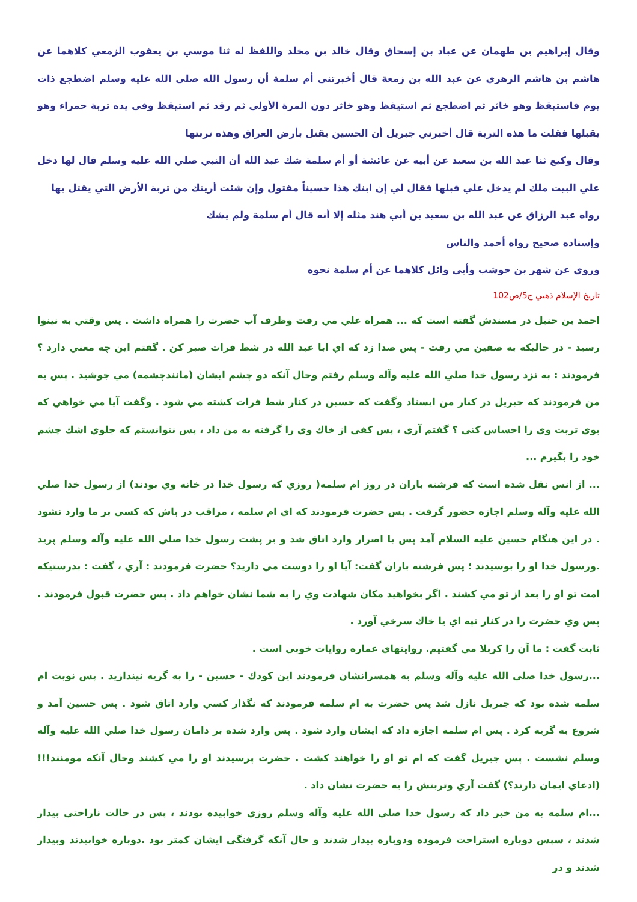وقال إبراهيم بن طهمان عن عباد بن إسحاق وقال خالد بن مخلد واللفظ له ثنا موسي بن يعقوب الزمعي كلاهما عن هاشم بن هاشم الزهري عن عبد الله بن زمعة قال أخبرتني أم سلمة أن رسول الله صلي الله عليه وسلم اضطجع ذات يوم فاستيقظ وهو خاثر ثم اضطجع ثم استيقظ وهو خاثر دون المرة الأولي ثم رقد ثم استيقظ وفي يده تربة حمراء وهو يقبلها فقلت ما هذه التربة قال أخبرني جبريل أن الحسين يقتل بأرض العراق وهذه تربتها
وقال وكيع ثنا عبد الله بن سعيد عن أبيه عن عائشة أو أم سلمة شك عبد الله أن النبي صلي الله عليه وسلم قال لها دخل علي البيت ملك لم يدخل علي قبلها فقال لي إن ابنك هذا حسيناً مقتول وإن شئت أريتك من تربة الأرض التي يقتل بها
رواه عبد الرزاق عن عبد الله بن سعيد بن أبي هند مثله إلا أنه قال أم سلمة ولم يشك
وإسناده صحيح رواه أحمد والناس
وروي عن شهر بن حوشب وأبي وائل كلاهما عن أم سلمة نحوه
تاريخ الإسلام ذهبي ج5/ص102
احمد بن حنبل در مسندش گفته است كه ... همراه علي مي رفت وظرف آب حضرت را همراه داشت . پس وقتي به نينوا رسيد - در حاليكه به صفين مي رفت - پس صدا زد كه اي ابا عبد الله در شط فرات صبر كن . گفتم اين چه معني دارد ؟ فرمودند : به نزد رسول خدا صلي الله عليه وآله وسلم رفتم وحال آنكه دو چشم ايشان (مانندچشمه) مي جوشيد . پس به من فرمودند كه جبريل در كنار من ايستاد وگفت كه حسين در كنار شط فرات كشته مي شود . وگفت آيا مي خواهي كه بوي تربت وي را احساس كني ؟ گفتم آري ، پس كفي از خاك وي را گرفته به من داد ، پس نتوانستم كه جلوي اشك چشم خود را بگيرم ...
... از انس نقل شده است كه فرشته باران در روز ام سلمه( روزي كه رسول خدا در خانه وي بودند) از رسول خدا صلي الله عليه وآله وسلم اجازه حضور گرفت . پس حضرت فرمودند كه اي ام سلمه ، مراقب در باش كه كسي بر ما وارد نشود . در اين هنگام حسين عليه السلام آمد پس با اصرار وارد اتاق شد و بر پشت رسول خدا صلي الله عليه وآله وسلم پريد .ورسول خدا او را بوسيدند ؛ پس فرشته باران گفت: آيا او را دوست مي داريد؟ حضرت فرمودند : آري ، گفت : بدرستيكه امت تو او را بعد از تو مي كشند . اگر بخواهيد مكان شهادت وي را به شما نشان خواهم داد . پس حضرت قبول فرمودند . پس وي حضرت را در كنار تپه اي يا خاك سرخي آورد .
ثابت گفت : ما آن را كربلا مي گفتيم. روايتهاي عماره روايات خوبي است .
...رسول خدا صلي الله عليه وآله وسلم به همسرانشان فرمودند اين كودك - حسين - را به گريه نيندازيد . پس نوبت ام سلمه شده بود كه جبريل نازل شد پس حضرت به ام سلمه فرمودند كه نگذار كسي وارد اتاق شود . پس حسين آمد و شروع به گريه كرد . پس ام سلمه اجازه داد كه ايشان وارد شود . پس وارد شده بر دامان رسول خدا صلي الله عليه وآله وسلم نشست . پس جبريل گفت كه ام تو او را خواهند كشت . حضرت پرسيدند او را مي كشند وحال آنكه مومنند!!!(ادعاي ايمان دارند؟) گفت آري وتربتش را به حضرت نشان داد .
...ام سلمه به من خبر داد كه رسول خدا صلي الله عليه وآله وسلم روزي خوابيده بودند ، پس در حالت ناراحتي بيدار شدند ، سپس دوباره استراحت فرموده ودوباره بيدار شدند و حال آنكه گرفتگي ايشان كمتر بود .دوباره خوابيدند وبيدار شدند و در